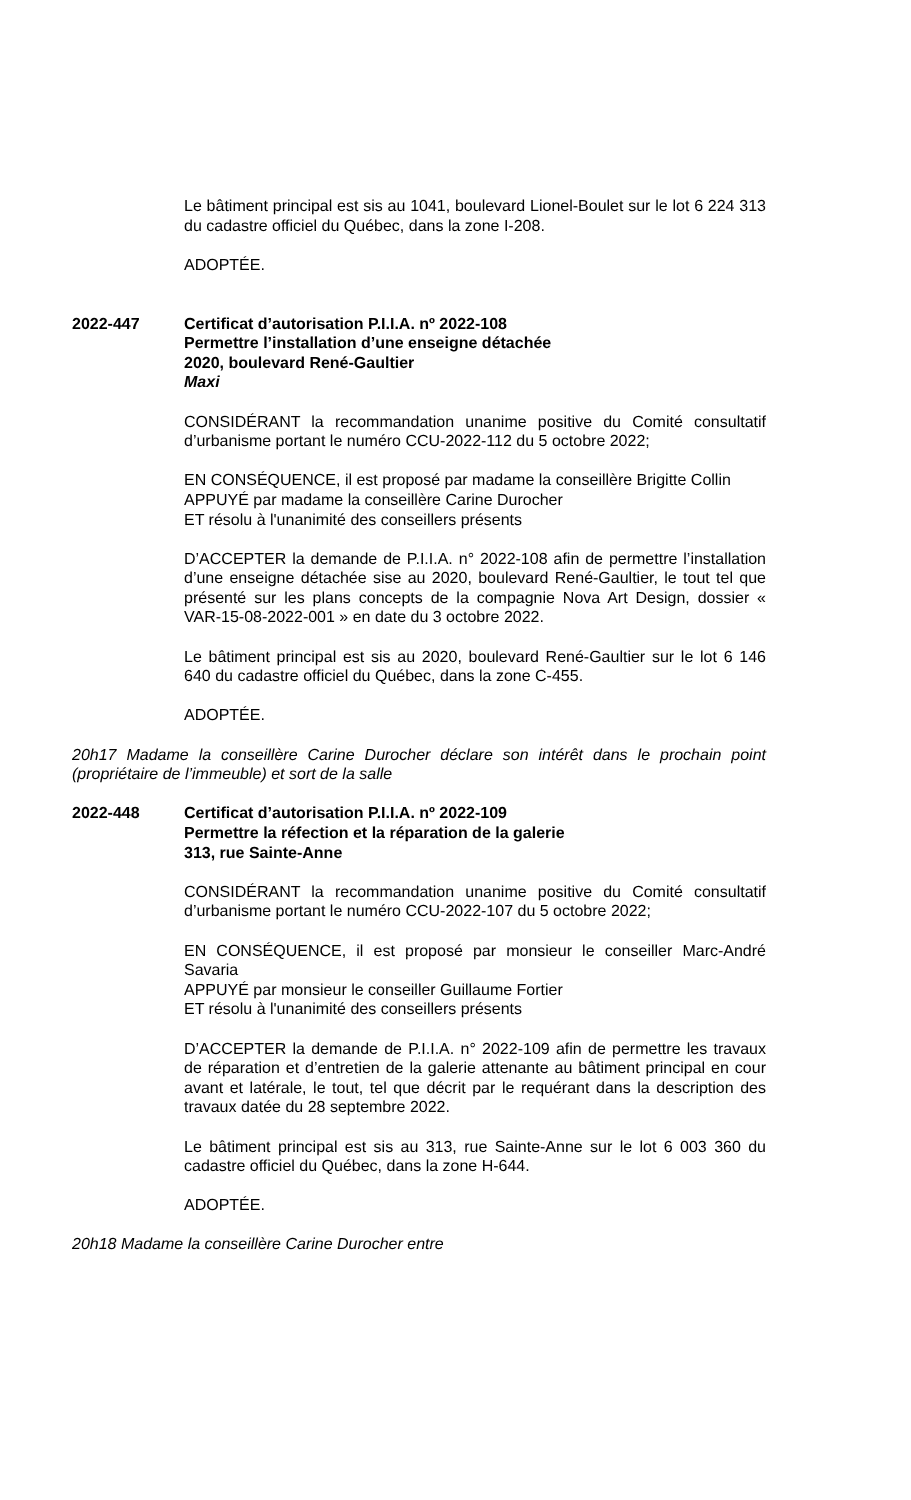Le bâtiment principal est sis au 1041, boulevard Lionel-Boulet sur le lot 6 224 313 du cadastre officiel du Québec, dans la zone I-208.
ADOPTÉE.
2022-447 Certificat d’autorisation P.I.I.A. nº 2022-108
Permettre l’installation d’une enseigne détachée
2020, boulevard René-Gaultier
Maxi
CONSIDÉRANT la recommandation unanime positive du Comité consultatif d’urbanisme portant le numéro CCU-2022-112 du 5 octobre 2022;
EN CONSÉQUENCE, il est proposé par madame la conseillère Brigitte Collin
APPUYÉ par madame la conseillère Carine Durocher
ET résolu à l'unanimité des conseillers présents
D’ACCEPTER la demande de P.I.I.A. n° 2022-108 afin de permettre l’installation d’une enseigne détachée sise au 2020, boulevard René-Gaultier, le tout tel que présenté sur les plans concepts de la compagnie Nova Art Design, dossier « VAR-15-08-2022-001 » en date du 3 octobre 2022.
Le bâtiment principal est sis au 2020, boulevard René-Gaultier sur le lot 6 146 640 du cadastre officiel du Québec, dans la zone C-455.
ADOPTÉE.
20h17 Madame la conseillère Carine Durocher déclare son intérêt dans le prochain point (propriétaire de l’immeuble) et sort de la salle
2022-448 Certificat d’autorisation P.I.I.A. nº 2022-109
Permettre la réfection et la réparation de la galerie
313, rue Sainte-Anne
CONSIDÉRANT la recommandation unanime positive du Comité consultatif d’urbanisme portant le numéro CCU-2022-107 du 5 octobre 2022;
EN CONSÉQUENCE, il est proposé par monsieur le conseiller Marc-André Savaria
APPUYÉ par monsieur le conseiller Guillaume Fortier
ET résolu à l'unanimité des conseillers présents
D’ACCEPTER la demande de P.I.I.A. n° 2022-109 afin de permettre les travaux de réparation et d’entretien de la galerie attenante au bâtiment principal en cour avant et latérale, le tout, tel que décrit par le requérant dans la description des travaux datée du 28 septembre 2022.
Le bâtiment principal est sis au 313, rue Sainte-Anne sur le lot 6 003 360 du cadastre officiel du Québec, dans la zone H-644.
ADOPTÉE.
20h18 Madame la conseillère Carine Durocher entre